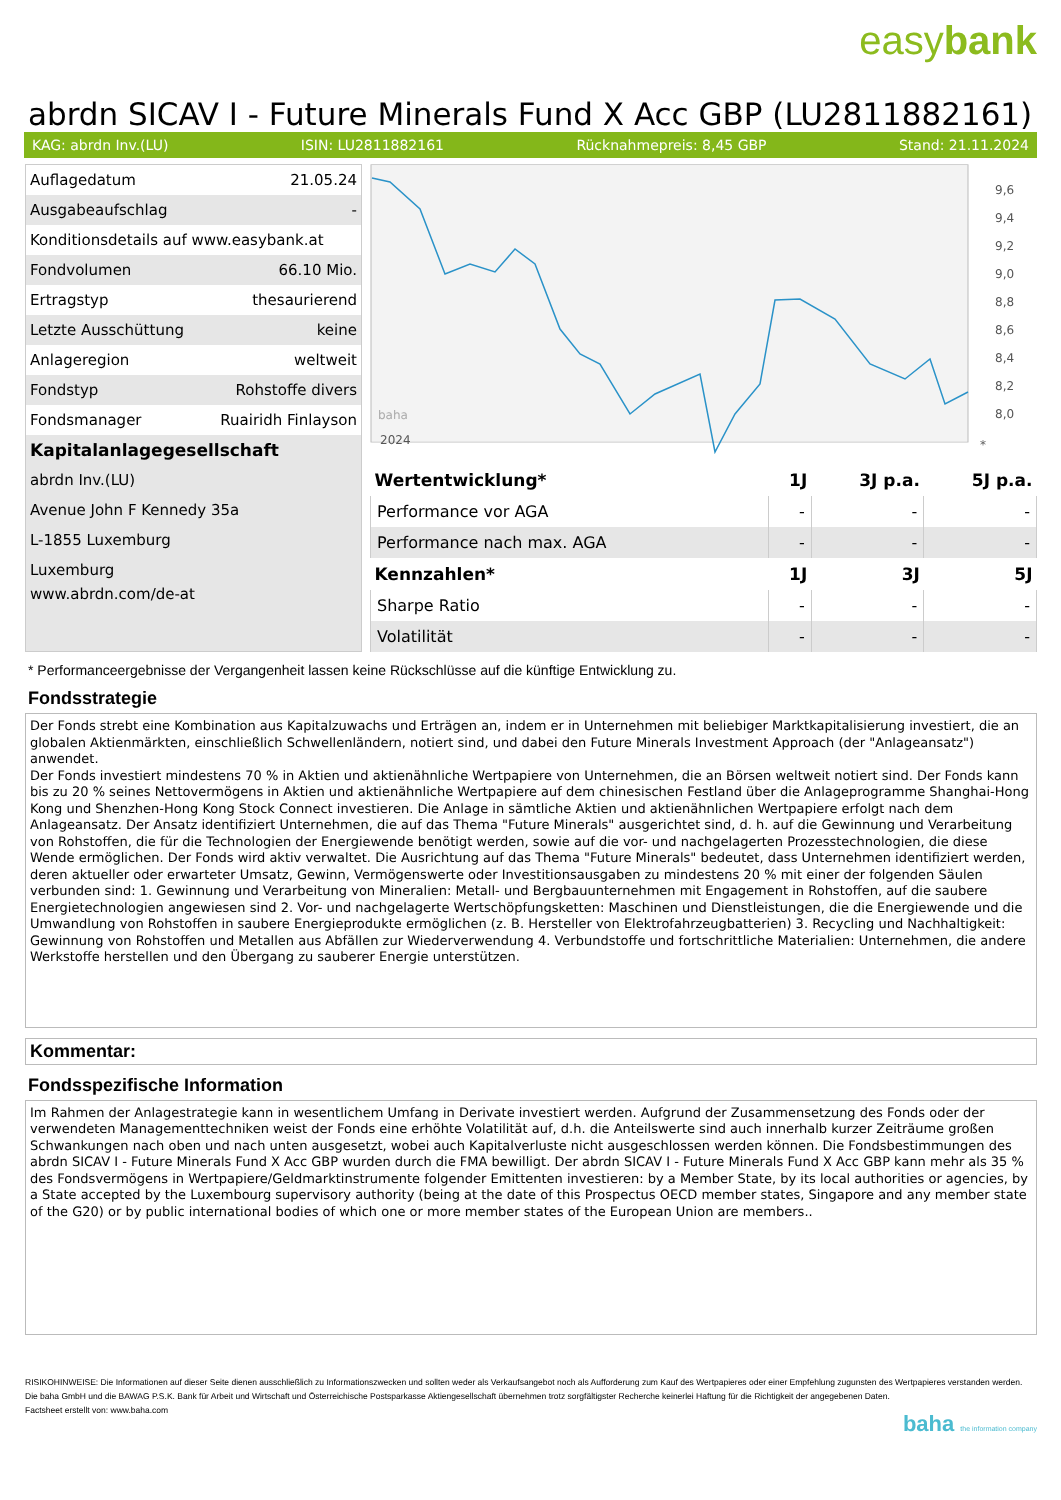easybank
abrdn SICAV I - Future Minerals Fund X Acc GBP (LU2811882161)
KAG: abrdn Inv.(LU) ISIN: LU2811882161 Rücknahmepreis: 8,45 GBP Stand: 21.11.2024
| Auflagedatum | 21.05.24 |
| Ausgabeaufschlag | - |
| Konditionsdetails auf www.easybank.at | |
| Fondvolumen | 66.10 Mio. |
| Ertragstyp | thesaurierend |
| Letzte Ausschüttung | keine |
| Anlageregion | weltweit |
| Fondstyp | Rohstoffe divers |
| Fondsmanager | Ruairidh Finlayson |
| Kapitalanlagegesellschaft | |
| abrdn Inv.(LU) | |
| Avenue John F Kennedy 35a | |
| L-1855 Luxemburg | |
| Luxemburg | |
| www.abrdn.com/de-at | |
9,6
9,4
9,2
9,0
8,8
8,6
8,4
8,2
8,0
2024
*
baha
| Wertentwicklung* | 1J | 3J p.a. | 5J p.a. |
| --- | --- | --- | --- |
| Performance vor AGA | - | - | - |
| Performance nach max. AGA | - | - | - |
| Kennzahlen* | 1J | 3J | 5J |
| Sharpe Ratio | - | - | - |
| Volatilität | - | - | - |
* Performanceergebnisse der Vergangenheit lassen keine Rückschlüsse auf die künftige Entwicklung zu.
Fondsstrategie
Der Fonds strebt eine Kombination aus Kapitalzuwachs und Erträgen an, indem er in Unternehmen mit beliebiger Marktkapitalisierung investiert, die an globalen Aktienmärkten, einschließlich Schwellenländern, notiert sind, und dabei den Future Minerals Investment Approach (der "Anlageansatz") anwendet.
Der Fonds investiert mindestens 70 % in Aktien und aktienähnliche Wertpapiere von Unternehmen, die an Börsen weltweit notiert sind. Der Fonds kann bis zu 20 % seines Nettovermögens in Aktien und aktienähnliche Wertpapiere auf dem chinesischen Festland über die Anlageprogramme Shanghai-Hong Kong und Shenzhen-Hong Kong Stock Connect investieren. Die Anlage in sämtliche Aktien und aktienähnlichen Wertpapiere erfolgt nach dem Anlageansatz. Der Ansatz identifiziert Unternehmen, die auf das Thema "Future Minerals" ausgerichtet sind, d. h. auf die Gewinnung und Verarbeitung von Rohstoffen, die für die Technologien der Energiewende benötigt werden, sowie auf die vor- und nachgelagerten Prozesstechnologien, die diese Wende ermöglichen. Der Fonds wird aktiv verwaltet. Die Ausrichtung auf das Thema "Future Minerals" bedeutet, dass Unternehmen identifiziert werden, deren aktueller oder erwarteter Umsatz, Gewinn, Vermögenswerte oder Investitionsausgaben zu mindestens 20 % mit einer der folgenden Säulen verbunden sind: 1. Gewinnung und Verarbeitung von Mineralien: Metall- und Bergbauunternehmen mit Engagement in Rohstoffen, auf die saubere Energietechnologien angewiesen sind 2. Vor- und nachgelagerte Wertschöpfungsketten: Maschinen und Dienstleistungen, die die Energiewende und die Umwandlung von Rohstoffen in saubere Energieprodukte ermöglichen (z. B. Hersteller von Elektrofahrzeugbatterien) 3. Recycling und Nachhaltigkeit: Gewinnung von Rohstoffen und Metallen aus Abfällen zur Wiederverwendung 4. Verbundstoffe und fortschrittliche Materialien: Unternehmen, die andere Werkstoffe herstellen und den Übergang zu sauberer Energie unterstützen.
Kommentar:
Fondsspezifische Information
Im Rahmen der Anlagestrategie kann in wesentlichem Umfang in Derivate investiert werden. Aufgrund der Zusammensetzung des Fonds oder der verwendeten Managementtechniken weist der Fonds eine erhöhte Volatilität auf, d.h. die Anteilswerte sind auch innerhalb kurzer Zeiträume großen Schwankungen nach oben und nach unten ausgesetzt, wobei auch Kapitalverluste nicht ausgeschlossen werden können. Die Fondsbestimmungen des abrdn SICAV I - Future Minerals Fund X Acc GBP wurden durch die FMA bewilligt. Der abrdn SICAV I - Future Minerals Fund X Acc GBP kann mehr als 35 % des Fondsvermögens in Wertpapiere/Geldmarktinstrumente folgender Emittenten investieren: by a Member State, by its local authorities or agencies, by a State accepted by the Luxembourg supervisory authority (being at the date of this Prospectus OECD member states, Singapore and any member state of the G20) or by public international bodies of which one or more member states of the European Union are members..
RISIKOHINWEISE: Die Informationen auf dieser Seite dienen ausschließlich zu Informationszwecken und sollten weder als Verkaufsangebot noch als Aufforderung zum Kauf des Wertpapieres oder einer Empfehlung zugunsten des Wertpapieres verstanden werden. Die baha GmbH und die BAWAG P.S.K. Bank für Arbeit und Wirtschaft und Österreichische Postsparkasse Aktiengesellschaft übernehmen trotz sorgfältigster Recherche keinerlei Haftung für die Richtigkeit der angegebenen Daten.
Factsheet erstellt von: www.baha.com
baha the information company